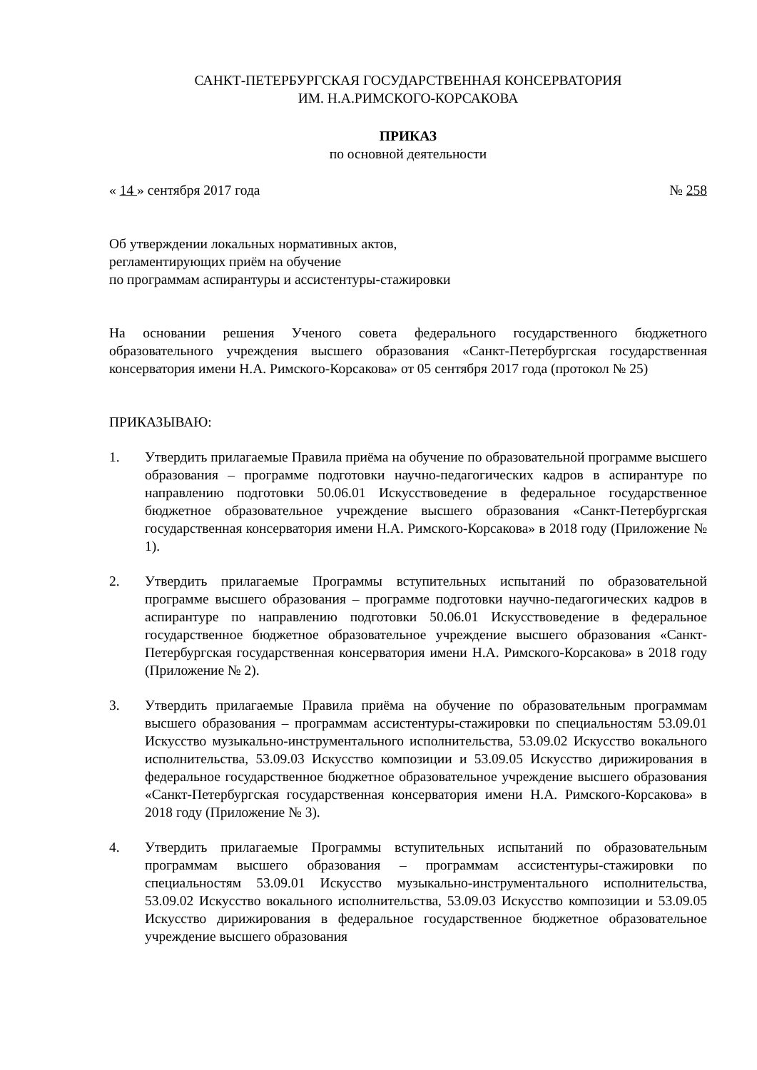САНКТ-ПЕТЕРБУРГСКАЯ ГОСУДАРСТВЕННАЯ КОНСЕРВАТОРИЯ
ИМ. Н.А.РИМСКОГО-КОРСАКОВА
ПРИКАЗ
по основной деятельности
« 14 » сентября 2017 года № 258
Об утверждении локальных нормативных актов,
регламентирующих приём на обучение
по программам аспирантуры и ассистентуры-стажировки
На основании решения Ученого совета федерального государственного бюджетного образовательного учреждения высшего образования «Санкт-Петербургская государственная консерватория имени Н.А. Римского-Корсакова» от 05 сентября 2017 года (протокол № 25)
ПРИКАЗЫВАЮ:
1. Утвердить прилагаемые Правила приёма на обучение по образовательной программе высшего образования – программе подготовки научно-педагогических кадров в аспирантуре по направлению подготовки 50.06.01 Искусствоведение в федеральное государственное бюджетное образовательное учреждение высшего образования «Санкт-Петербургская государственная консерватория имени Н.А. Римского-Корсакова» в 2018 году (Приложение № 1).
2. Утвердить прилагаемые Программы вступительных испытаний по образовательной программе высшего образования – программе подготовки научно-педагогических кадров в аспирантуре по направлению подготовки 50.06.01 Искусствоведение в федеральное государственное бюджетное образовательное учреждение высшего образования «Санкт-Петербургская государственная консерватория имени Н.А. Римского-Корсакова» в 2018 году (Приложение № 2).
3. Утвердить прилагаемые Правила приёма на обучение по образовательным программам высшего образования – программам ассистентуры-стажировки по специальностям 53.09.01 Искусство музыкально-инструментального исполнительства, 53.09.02 Искусство вокального исполнительства, 53.09.03 Искусство композиции и 53.09.05 Искусство дирижирования в федеральное государственное бюджетное образовательное учреждение высшего образования «Санкт-Петербургская государственная консерватория имени Н.А. Римского-Корсакова» в 2018 году (Приложение № 3).
4. Утвердить прилагаемые Программы вступительных испытаний по образовательным программам высшего образования – программам ассистентуры-стажировки по специальностям 53.09.01 Искусство музыкально-инструментального исполнительства, 53.09.02 Искусство вокального исполнительства, 53.09.03 Искусство композиции и 53.09.05 Искусство дирижирования в федеральное государственное бюджетное образовательное учреждение высшего образования